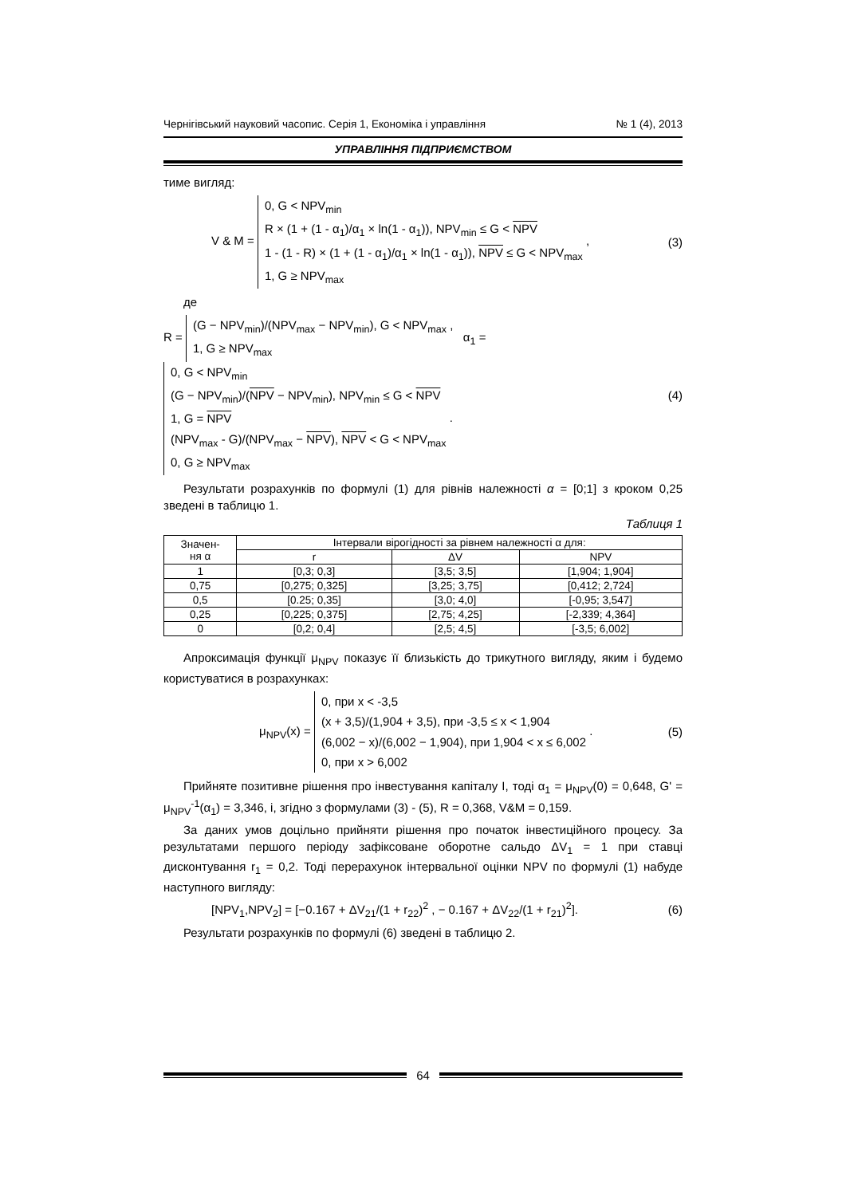Чернігівський науковий часопис. Серія 1, Економіка і управління № 1 (4), 2013
УПРАВЛІННЯ ПІДПРИЄМСТВОМ
тиме вигляд:
V & M = 0, G < NPV<sub>min</sub>
R × (1 + (1 - α<sub>1</sub>)/α<sub>1</sub> × ln(1 - α<sub>1</sub>)), NPV<sub>min</sub> ≤ G < NPV
1 - (1 - R) × (1 + (1 - α<sub>1</sub>)/α<sub>1</sub> × ln(1 - α<sub>1</sub>)), NPV ≤ G < NPV<sub>max</sub>
1, G ≥ NPV<sub>max</sub> ,
(3)
де
R = (G − NPV<sub>min</sub>)/(NPV<sub>max</sub> − NPV<sub>min</sub>), G < NPV<sub>max</sub> ,
1, G ≥ NPV<sub>max</sub> α<sub>1</sub> = 0, G < NPV<sub>min</sub>
(G − NPV<sub>min</sub>)/(NPV − NPV<sub>min</sub>), NPV<sub>min</sub> ≤ G < NPV
1, G = NPV
(NPV<sub>max</sub> - G)/(NPV<sub>max</sub> − NPV), NPV < G < NPV<sub>max</sub>
0, G ≥ NPV<sub>max</sub> .
(4)
Результати розрахунків по формулі (1) для рівнів належності α = [0;1] з кроком 0,25 зведені в таблицю 1.
Таблиця 1
| Значен- ня α | Інтервали вірогідності за рівнем належності α для: | | |
| --- | --- | --- | --- |
| | r | ΔV | NPV |
| 1 | [0,3; 0,3] | [3,5; 3,5] | [1,904; 1,904] |
| 0,75 | [0,275; 0,325] | [3,25; 3,75] | [0,412; 2,724] |
| 0,5 | [0.25; 0,35] | [3,0; 4,0] | [-0,95; 3,547] |
| 0,25 | [0,225; 0,375] | [2,75; 4,25] | [-2,339; 4,364] |
| 0 | [0,2; 0,4] | [2,5; 4,5] | [-3,5; 6,002] |
Апроксимація функції μ<sub>NPV</sub> показує її близькість до трикутного вигляду, яким і будемо користуватися в розрахунках:
μ<sub>NPV</sub>(x) = 0, при x < -3,5
(x + 3,5)/(1,904 + 3,5), при -3,5 ≤ x < 1,904
(6,002 − x)/(6,002 − 1,904), при 1,904 < x ≤ 6,002
0, при x > 6,002 .
(5)
Прийняте позитивне рішення про інвестування капіталу I, тоді α<sub>1</sub> = μ<sub>NPV</sub>(0) = 0,648, G' = μ<sub>NPV</sub><sup>-1</sup>(α<sub>1</sub>) = 3,346, і, згідно з формулами (3) - (5), R = 0,368, V&M = 0,159.
За даних умов доцільно прийняти рішення про початок інвестиційного процесу. За результатами першого періоду зафіксоване оборотне сальдо ΔV<sub>1</sub> = 1 при ставці дисконтування r<sub>1</sub> = 0,2. Тоді перерахунок інтервальної оцінки NPV по формулі (1) набуде наступного вигляду:
[NPV<sub>1</sub>,NPV<sub>2</sub>] = [−0.167 + ΔV<sub>21</sub>/(1 + r<sub>22</sub>)<sup>2</sup> , − 0.167 + ΔV<sub>22</sub>/(1 + r<sub>21</sub>)<sup>2</sup>].
(6)
Результати розрахунків по формулі (6) зведені в таблицю 2.
64